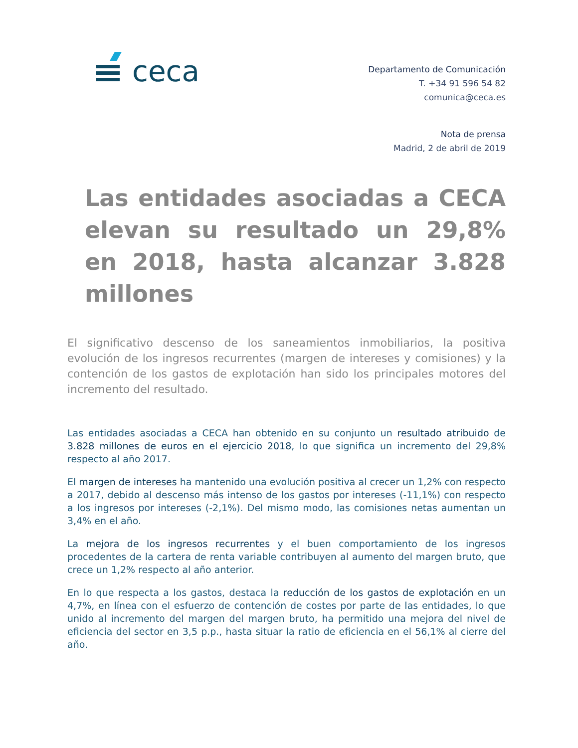ceca
Departamento de Comunicación
T. +34 91 596 54 82
comunica@ceca.es
Nota de prensa
Madrid, 2 de abril de 2019
Las entidades asociadas a CECA elevan su resultado un 29,8% en 2018, hasta alcanzar 3.828 millones
El significativo descenso de los saneamientos inmobiliarios, la positiva evolución de los ingresos recurrentes (margen de intereses y comisiones) y la contención de los gastos de explotación han sido los principales motores del incremento del resultado.
Las entidades asociadas a CECA han obtenido en su conjunto un resultado atribuido de 3.828 millones de euros en el ejercicio 2018, lo que significa un incremento del 29,8% respecto al año 2017.
El margen de intereses ha mantenido una evolución positiva al crecer un 1,2% con respecto a 2017, debido al descenso más intenso de los gastos por intereses (-11,1%) con respecto a los ingresos por intereses (-2,1%). Del mismo modo, las comisiones netas aumentan un 3,4% en el año.
La mejora de los ingresos recurrentes y el buen comportamiento de los ingresos procedentes de la cartera de renta variable contribuyen al aumento del margen bruto, que crece un 1,2% respecto al año anterior.
En lo que respecta a los gastos, destaca la reducción de los gastos de explotación en un 4,7%, en línea con el esfuerzo de contención de costes por parte de las entidades, lo que unido al incremento del margen del margen bruto, ha permitido una mejora del nivel de eficiencia del sector en 3,5 p.p., hasta situar la ratio de eficiencia en el 56,1% al cierre del año.